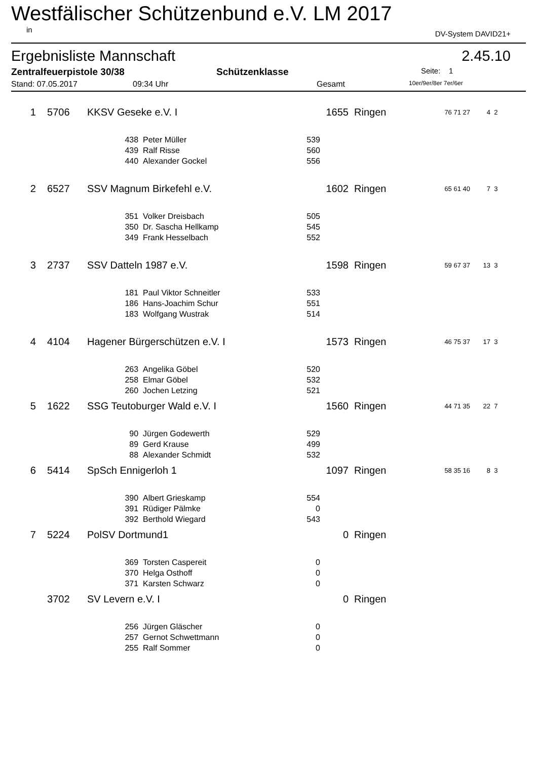Westfälischer Schützenbund e.V. LM 2017
in DV-System DAVID21+
Ergebnisliste Mannschaft 2.45.10
Zentralfeuerpistole 30/38 Schützenklasse Seite: 1
Stand: 07.05.2017 09:34 Uhr Gesamt 10er/9er/8er 7er/6er
| 1 | 5706 | KKSV Geseke e.V. I | | | | 1655 | Ringen | 76 71 27 | 4 | 2 |
| | | | 438 | Peter Müller | 539 | | | | | |
| | | | 439 | Ralf Risse | 560 | | | | | |
| | | | 440 | Alexander Gockel | 556 | | | | | |
| 2 | 6527 | SSV Magnum Birkefehl e.V. | | | | 1602 | Ringen | 65 61 40 | 7 | 3 |
| | | | 351 | Volker Dreisbach | 505 | | | | | |
| | | | 350 | Dr. Sascha Hellkamp | 545 | | | | | |
| | | | 349 | Frank Hesselbach | 552 | | | | | |
| 3 | 2737 | SSV Datteln 1987 e.V. | | | | 1598 | Ringen | 59 67 37 | 13 | 3 |
| | | | 181 | Paul Viktor Schneitler | 533 | | | | | |
| | | | 186 | Hans-Joachim Schur | 551 | | | | | |
| | | | 183 | Wolfgang Wustrak | 514 | | | | | |
| 4 | 4104 | Hagener Bürgerschützen e.V. I | | | | 1573 | Ringen | 46 75 37 | 17 | 3 |
| | | | 263 | Angelika Göbel | 520 | | | | | |
| | | | 258 | Elmar Göbel | 532 | | | | | |
| | | | 260 | Jochen Letzing | 521 | | | | | |
| 5 | 1622 | SSG Teutoburger Wald e.V. I | | | | 1560 | Ringen | 44 71 35 | 22 | 7 |
| | | | 90 | Jürgen Godewerth | 529 | | | | | |
| | | | 89 | Gerd Krause | 499 | | | | | |
| | | | 88 | Alexander Schmidt | 532 | | | | | |
| 6 | 5414 | SpSch Ennigerloh 1 | | | | 1097 | Ringen | 58 35 16 | 8 | 3 |
| | | | 390 | Albert Grieskamp | 554 | | | | | |
| | | | 391 | Rüdiger Pälmke | 0 | | | | | |
| | | | 392 | Berthold Wiegard | 543 | | | | | |
| 7 | 5224 | PolSV Dortmund1 | | | | 0 | Ringen | | | |
| | | | 369 | Torsten Caspereit | 0 | | | | | |
| | | | 370 | Helga Osthoff | 0 | | | | | |
| | | | 371 | Karsten Schwarz | 0 | | | | | |
| | 3702 | SV Levern e.V. I | | | | 0 | Ringen | | | |
| | | | 256 | Jürgen Gläscher | 0 | | | | | |
| | | | 257 | Gernot Schwettmann | 0 | | | | | |
| | | | 255 | Ralf Sommer | 0 | | | | | |